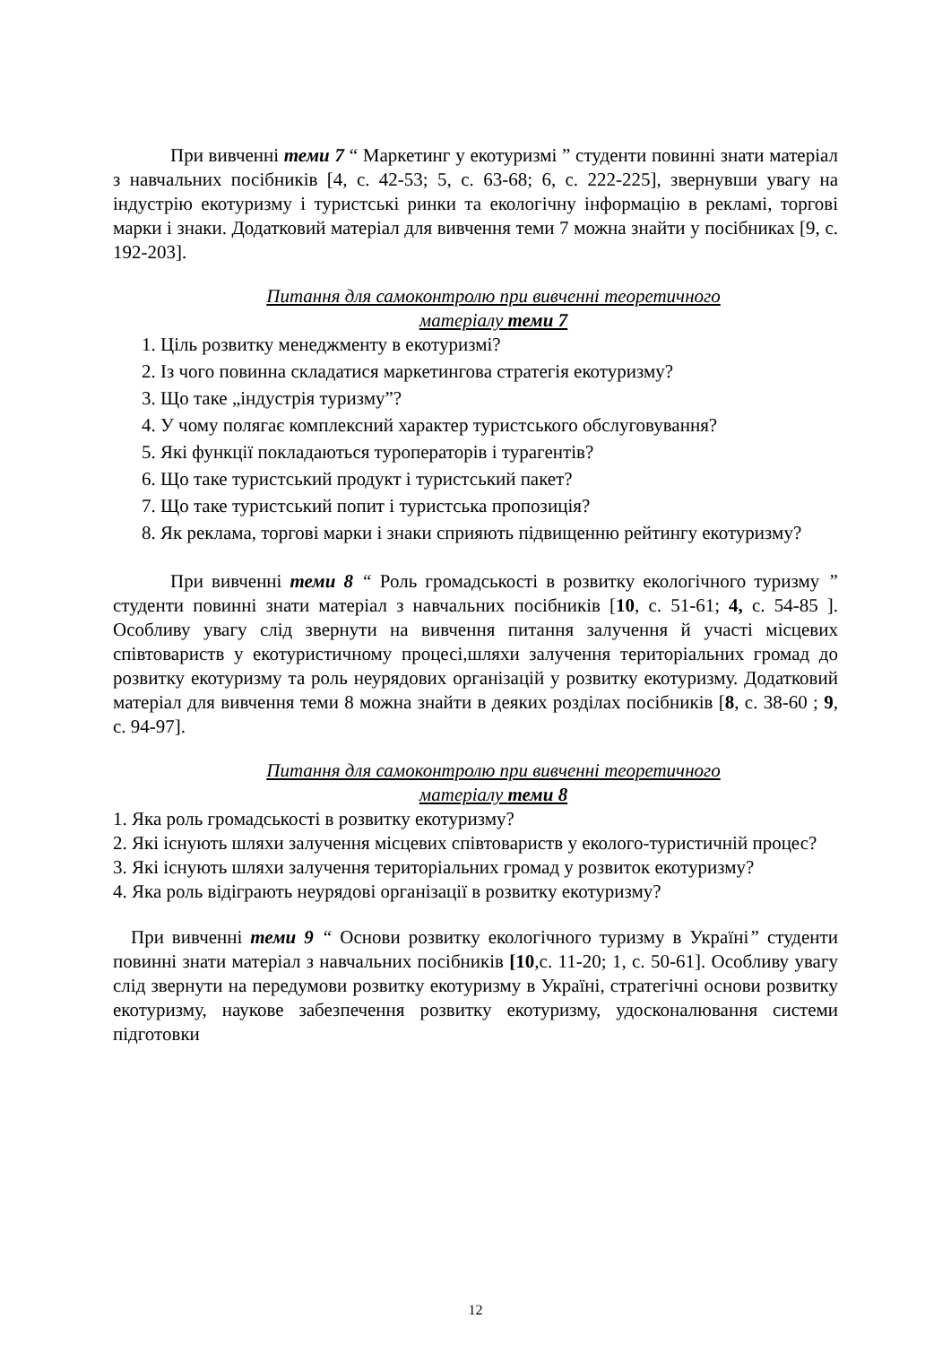При вивченні теми 7 “ Маркетинг у екотуризмі ” студенти повинні знати матеріал з навчальних посібників [4, с. 42-53; 5, с. 63-68; 6, с. 222-225], звернувши увагу на індустрію екотуризму і туристські ринки та екологічну інформацію в рекламі, торгові марки і знаки. Додатковий матеріал для вивчення теми 7 можна знайти у посібниках [9, с. 192-203].
Питання для самоконтролю при вивченні теоретичного
матеріалу теми 7
1. Ціль розвитку менеджменту в екотуризмі?
2. Із чого повинна складатися маркетингова стратегія екотуризму?
3. Що таке „індустрія туризму”?
4. У чому полягає комплексний характер туристського обслуговування?
5. Які функції покладаються туроператорів і турагентів?
6. Що таке туристський продукт і туристський пакет?
7. Що таке туристський попит і туристська пропозиція?
8. Як реклама, торгові марки і знаки сприяють підвищенню рейтингу екотуризму?
При вивченні теми 8 “ Роль громадськості в розвитку екологічного туризму ” студенти повинні знати матеріал з навчальних посібників [10, с. 51-61; 4, с. 54-85 ]. Особливу увагу слід звернути на вивчення питання залучення й участі місцевих співтовариств у екотуристичному процесі,шляхи залучення територіальних громад до розвитку екотуризму та роль неурядових організацій у розвитку екотуризму. Додатковий матеріал для вивчення теми 8 можна знайти в деяких розділах посібників [8, с. 38-60 ; 9, с. 94-97].
Питання для самоконтролю при вивченні теоретичного
матеріалу теми 8
1. Яка роль громадськості в розвитку екотуризму?
2. Які існують шляхи залучення місцевих співтовариств у еколого-туристичній процес?
3. Які існують шляхи залучення територіальних громад у розвиток екотуризму?
4. Яка роль відіграють неурядові організації в розвитку екотуризму?
При вивченні теми 9 “ Основи розвитку екологічного туризму в Україні” студенти повинні знати матеріал з навчальних посібників [10,с. 11-20; 1, с. 50-61]. Особливу увагу слід звернути на передумови розвитку екотуризму в Україні, стратегічні основи розвитку екотуризму, наукове забезпечення розвитку екотуризму, удосконалювання системи підготовки
12